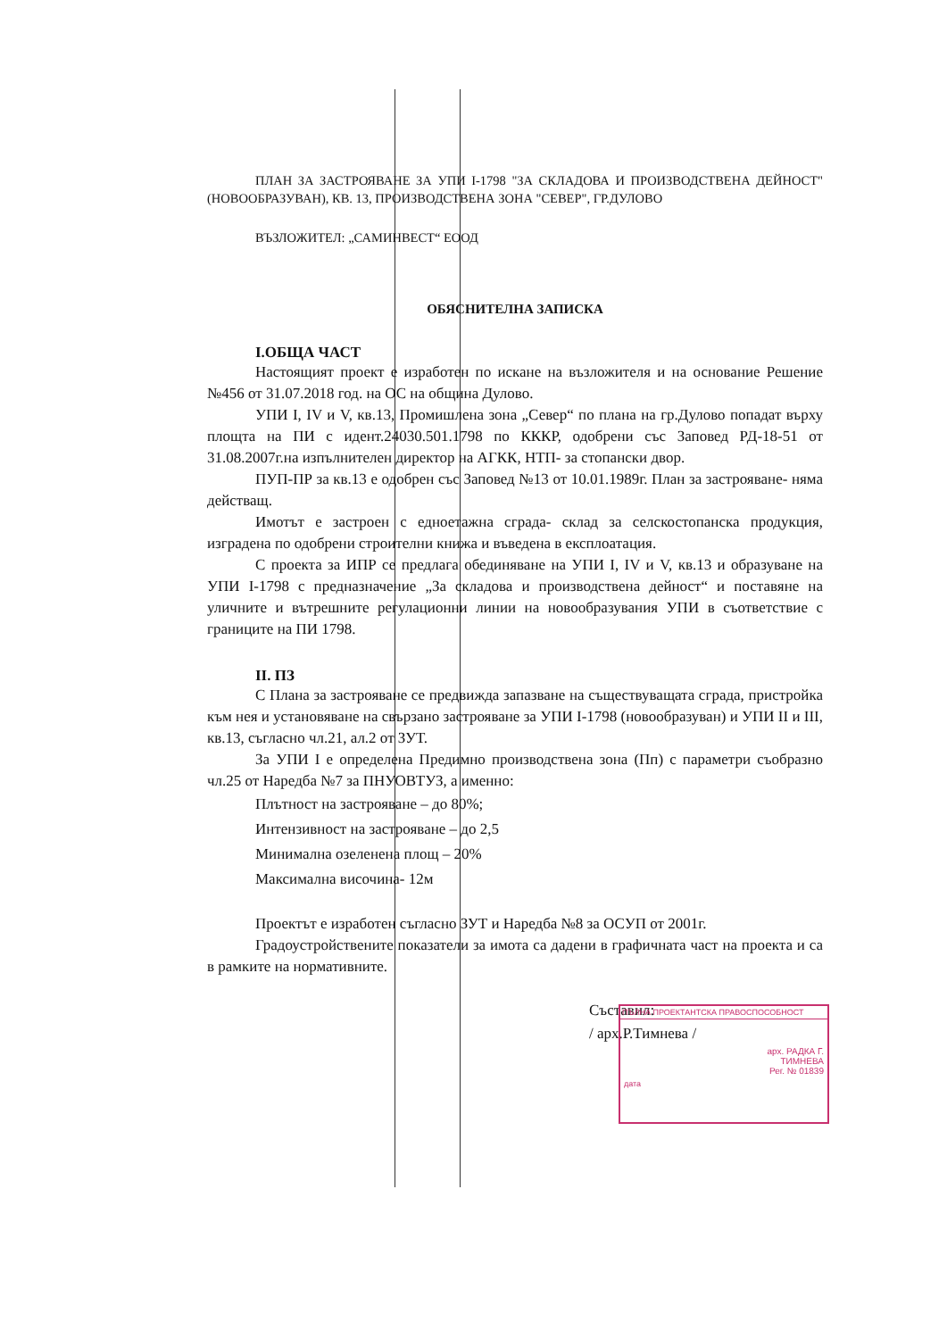ПЛАН ЗА ЗАСТРОЯВАНЕ ЗА УПИ I-1798 "ЗА СКЛАДОВА И ПРОИЗВОДСТВЕНА ДЕЙНОСТ" (НОВООБРАЗУВАН), КВ. 13, ПРОИЗВОДСТВЕНА ЗОНА "СЕВЕР", ГР.ДУЛОВО
ВЪЗЛОЖИТЕЛ: „САМИНВЕСТ“ ЕООД
ОБЯСНИТЕЛНА ЗАПИСКА
I.ОБЩА ЧАСТ
Настоящият проект е изработен по искане на възложителя и на основание Решение №456 от 31.07.2018 год. на ОС на община Дулово.
УПИ I, IV и V, кв.13, Промишлена зона „Север“ по плана на гр.Дулово попадат върху площта на ПИ с идент.24030.501.1798 по КККР, одобрени със Заповед РД-18-51 от 31.08.2007г.на изпълнителен директор на АГКК, НТП- за стопански двор.
ПУП-ПР за кв.13 е одобрен със Заповед №13 от 10.01.1989г. План за застрояване- няма действащ.
Имотът е застроен с едноетажна сграда- склад за селскостопанска продукция, изградена по одобрени строителни книжа и въведена в експлоатация.
С проекта за ИПР се предлага обединяване на УПИ I, IV и V, кв.13 и образуване на УПИ I-1798 с предназначение „За складова и производствена дейност“ и поставяне на уличните и вътрешните регулационни линии на новообразувания УПИ в съответствие с границите на ПИ 1798.
II. ПЗ
С Плана за застрояване се предвижда запазване на съществуващата сграда, пристройка към нея и установяване на свързано застрояване за УПИ I-1798 (новообразуван) и УПИ II и III, кв.13, съгласно чл.21, ал.2 от ЗУТ.
За УПИ I е определена Предимно производствена зона (Пп) с параметри съобразно чл.25 от Наредба №7 за ПНУОВТУЗ, а именно:
Плътност на застрояване – до 80%;
Интензивност на застрояване – до 2,5
Минимална озеленена площ – 20%
Максимална височина- 12м
Проектът е изработен съгласно ЗУТ и Наредба №8 за ОСУП от 2001г.
Градоустройствените показатели за имота са дадени в графичната част на проекта и са в рамките на нормативните.
Съставил:
/ арх.Р.Тимнева /
ПЪЛНА ПРОЕКТАНТСКА ПРАВОСПОСОБНОСТ
арх. РАДКА Г.
ТИМНЕВА
Рег. № 01839
дата